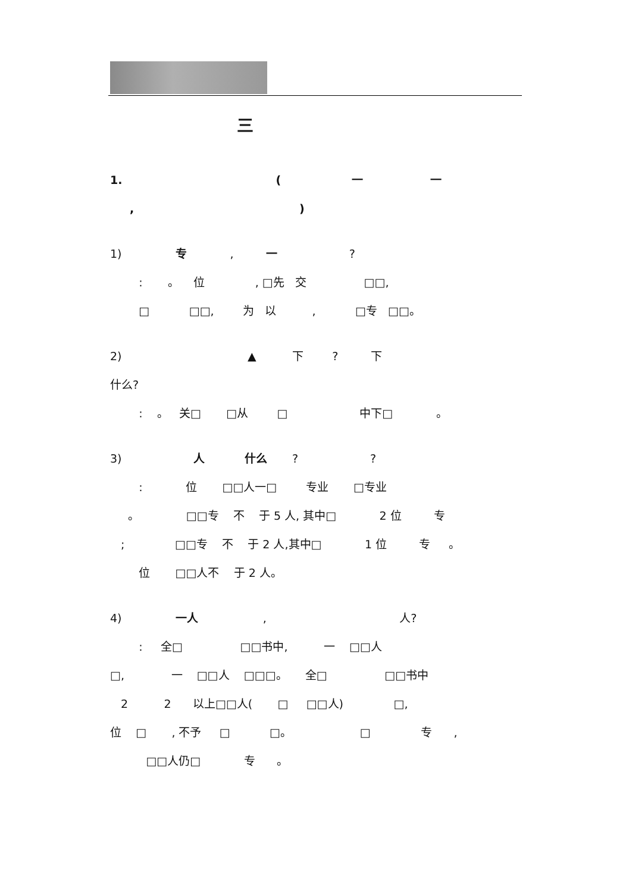三
1. ( 一 一
, )
1) 专 , 一 ?
: 。 位 , □先 交 □□,
□ □□, 为 以 , □专 □□。
2) ▲ 下 ? 下
什么?
: 。 关□ □从 □ 中下□ 。
3) 人 什么 ? ?
: 位 □□人一□ 专业 □专业
。 □□专 不 于 5 人, 其中□ 2 位 专
; □□专 不 于 2 人,其中□ 1 位 专 。
位 □□人不 于 2 人。
4) 一人 , 人?
: 全□ □□书中, 一 □□人
□, 一 □□人 □□□。 全□ □□书中
2 2 以上□□人( □ □□人) □,
位 □ , 不予 □ □。 □ 专 ,
□□人仍□ 专 。